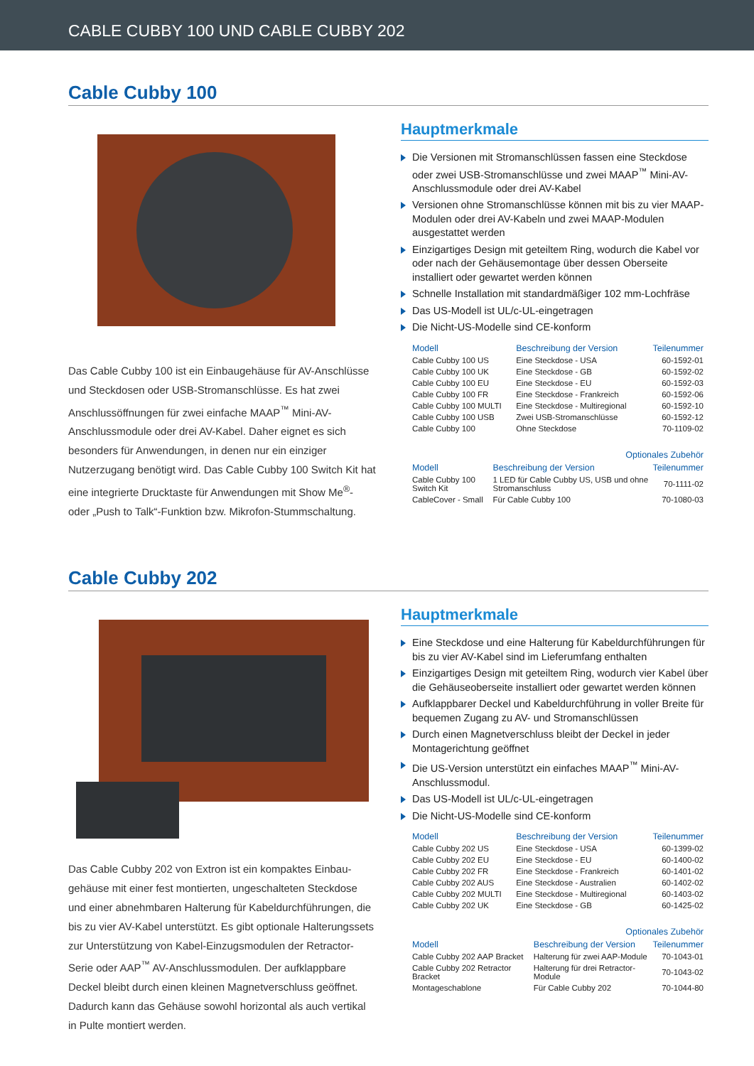CABLE CUBBY 100 UND CABLE CUBBY 202
Cable Cubby 100
Das Cable Cubby 100 ist ein Einbaugehäuse für AV-Anschlüsse und Steckdosen oder USB-Stromanschlüsse. Es hat zwei Anschlussöffnungen für zwei einfache MAAP<sup>™</sup> Mini-AV-Anschlussmodule oder drei AV-Kabel. Daher eignet es sich besonders für Anwendungen, in denen nur ein einziger Nutzerzugang benötigt wird. Das Cable Cubby 100 Switch Kit hat eine integrierte Drucktaste für Anwendungen mit Show Me<sup>®</sup>- oder „Push to Talk“-Funktion bzw. Mikrofon-Stummschaltung.
Hauptmerkmale
Die Versionen mit Stromanschlüssen fassen eine Steckdose oder zwei USB-Stromanschlüsse und zwei MAAP<sup>™</sup> Mini-AV-Anschlussmodule oder drei AV-Kabel
Versionen ohne Stromanschlüsse können mit bis zu vier MAAP-Modulen oder drei AV-Kabeln und zwei MAAP-Modulen ausgestattet werden
Einzigartiges Design mit geteiltem Ring, wodurch die Kabel vor oder nach der Gehäusemontage über dessen Oberseite installiert oder gewartet werden können
Schnelle Installation mit standardmäßiger 102 mm-Lochfräse
Das US-Modell ist UL/c-UL-eingetragen
Die Nicht-US-Modelle sind CE-konform
| Modell | Beschreibung der Version | Teilenummer |
| --- | --- | --- |
| Cable Cubby 100 US | Eine Steckdose - USA | 60-1592-01 |
| Cable Cubby 100 UK | Eine Steckdose - GB | 60-1592-02 |
| Cable Cubby 100 EU | Eine Steckdose - EU | 60-1592-03 |
| Cable Cubby 100 FR | Eine Steckdose - Frankreich | 60-1592-06 |
| Cable Cubby 100 MULTI | Eine Steckdose - Multiregional | 60-1592-10 |
| Cable Cubby 100 USB | Zwei USB-Stromanschlüsse | 60-1592-12 |
| Cable Cubby 100 | Ohne Steckdose | 70-1109-02 |
| Optionales Zubehör | | |
| --- | --- | --- |
| Modell | Beschreibung der Version | Teilenummer |
| Cable Cubby 100 Switch Kit | 1 LED für Cable Cubby US, USB und ohne Stromanschluss | 70-1111-02 |
| CableCover - Small | Für Cable Cubby 100 | 70-1080-03 |
Cable Cubby 202
Das Cable Cubby 202 von Extron ist ein kompaktes Einbau-gehäuse mit einer fest montierten, ungeschalteten Steckdose und einer abnehmbaren Halterung für Kabeldurchführungen, die bis zu vier AV-Kabel unterstützt. Es gibt optionale Halterungssets zur Unterstützung von Kabel-Einzugsmodulen der Retractor-Serie oder AAP<sup>™</sup> AV-Anschlussmodulen. Der aufklappbare Deckel bleibt durch einen kleinen Magnetverschluss geöffnet. Dadurch kann das Gehäuse sowohl horizontal als auch vertikal in Pulte montiert werden.
Hauptmerkmale
Eine Steckdose und eine Halterung für Kabeldurchführungen für bis zu vier AV-Kabel sind im Lieferumfang enthalten
Einzigartiges Design mit geteiltem Ring, wodurch vier Kabel über die Gehäuseoberseite installiert oder gewartet werden können
Aufklappbarer Deckel und Kabeldurchführung in voller Breite für bequemen Zugang zu AV- und Stromanschlüssen
Durch einen Magnetverschluss bleibt der Deckel in jeder Montagerichtung geöffnet
Die US-Version unterstützt ein einfaches MAAP<sup>™</sup> Mini-AV-Anschlussmodul.
Das US-Modell ist UL/c-UL-eingetragen
Die Nicht-US-Modelle sind CE-konform
| Modell | Beschreibung der Version | Teilenummer |
| --- | --- | --- |
| Cable Cubby 202 US | Eine Steckdose - USA | 60-1399-02 |
| Cable Cubby 202 EU | Eine Steckdose - EU | 60-1400-02 |
| Cable Cubby 202 FR | Eine Steckdose - Frankreich | 60-1401-02 |
| Cable Cubby 202 AUS | Eine Steckdose - Australien | 60-1402-02 |
| Cable Cubby 202 MULTI | Eine Steckdose - Multiregional | 60-1403-02 |
| Cable Cubby 202 UK | Eine Steckdose - GB | 60-1425-02 |
| Optionales Zubehör | | |
| --- | --- | --- |
| Modell | Beschreibung der Version | Teilenummer |
| Cable Cubby 202 AAP Bracket | Halterung für zwei AAP-Module | 70-1043-01 |
| Cable Cubby 202 Retractor Bracket | Halterung für drei Retractor-Module | 70-1043-02 |
| Montageschablone | Für Cable Cubby 202 | 70-1044-80 |